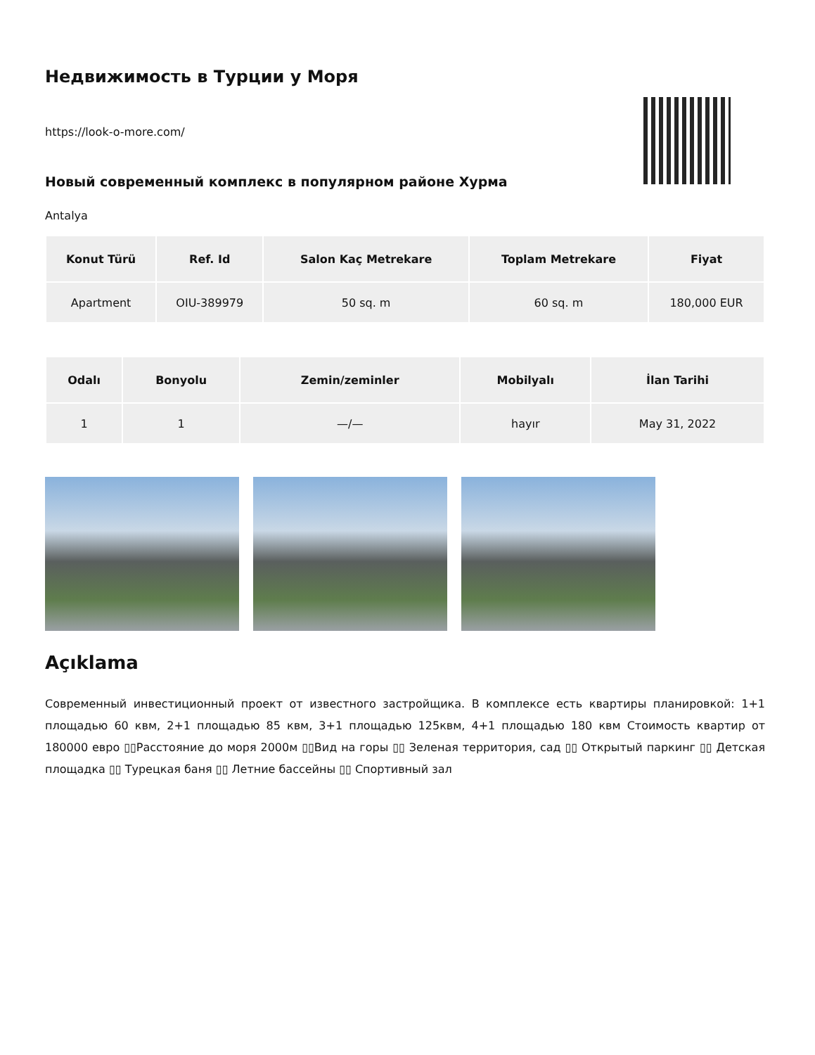Недвижимость в Турции у Моря
https://look-o-more.com/
Новый современный комплекс в популярном районе Хурма
Antalya
| Konut Türü | Ref. Id | Salon Kaç Metrekare | Toplam Metrekare | Fiyat |
| --- | --- | --- | --- | --- |
| Apartment | OIU-389979 | 50 sq. m | 60 sq. m | 180,000 EUR |
| Odalı | Bonyolu | Zemin/zeminler | Mobilyalı | İlan Tarihi |
| --- | --- | --- | --- | --- |
| 1 | 1 | —/— | hayır | May 31, 2022 |
Açıklama
Современный инвестиционный проект от известного застройщика. В комплексе есть квартиры планировкой: 1+1 площадью 60 квм, 2+1 площадью 85 квм, 3+1 площадью 125квм, 4+1 площадью 180 квм Стоимость квартир от 180000 евро ▯▯Расстояние до моря 2000м ▯▯Вид на горы ▯▯ Зеленая территория, сад ▯▯ Открытый паркинг ▯▯ Детская площадка ▯▯ Турецкая баня ▯▯ Летние бассейны ▯▯ Спортивный зал